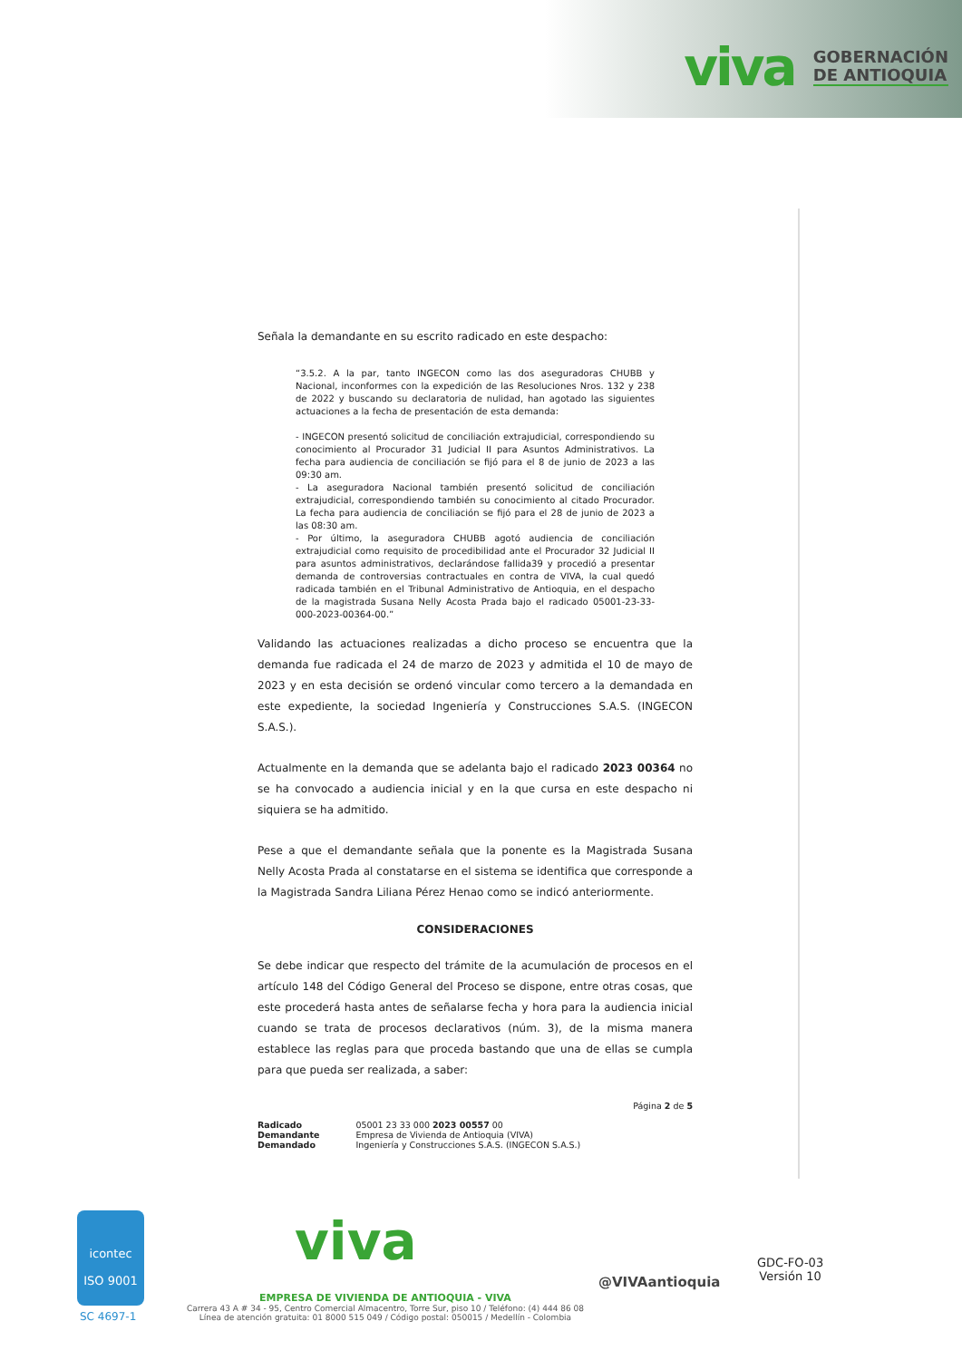viva GOBERNACIÓN
DE ANTIOQUIA
Señala la demandante en su escrito radicado en este despacho:
“3.5.2. A la par, tanto INGECON como las dos aseguradoras CHUBB y Nacional, inconformes con la expedición de las Resoluciones Nros. 132 y 238 de 2022 y buscando su declaratoria de nulidad, han agotado las siguientes actuaciones a la fecha de presentación de esta demanda:
- INGECON presentó solicitud de conciliación extrajudicial, correspondiendo su conocimiento al Procurador 31 Judicial II para Asuntos Administrativos. La fecha para audiencia de conciliación se fijó para el 8 de junio de 2023 a las 09:30 am.
- La aseguradora Nacional también presentó solicitud de conciliación extrajudicial, correspondiendo también su conocimiento al citado Procurador. La fecha para audiencia de conciliación se fijó para el 28 de junio de 2023 a las 08:30 am.
- Por último, la aseguradora CHUBB agotó audiencia de conciliación extrajudicial como requisito de procedibilidad ante el Procurador 32 Judicial II para asuntos administrativos, declarándose fallida39 y procedió a presentar demanda de controversias contractuales en contra de VIVA, la cual quedó radicada también en el Tribunal Administrativo de Antioquia, en el despacho de la magistrada Susana Nelly Acosta Prada bajo el radicado 05001-23-33-000-2023-00364-00.”
Validando las actuaciones realizadas a dicho proceso se encuentra que la demanda fue radicada el 24 de marzo de 2023 y admitida el 10 de mayo de 2023 y en esta decisión se ordenó vincular como tercero a la demandada en este expediente, la sociedad Ingeniería y Construcciones S.A.S. (INGECON S.A.S.).
Actualmente en la demanda que se adelanta bajo el radicado 2023 00364 no se ha convocado a audiencia inicial y en la que cursa en este despacho ni siquiera se ha admitido.
Pese a que el demandante señala que la ponente es la Magistrada Susana Nelly Acosta Prada al constatarse en el sistema se identifica que corresponde a la Magistrada Sandra Liliana Pérez Henao como se indicó anteriormente.
CONSIDERACIONES
Se debe indicar que respecto del trámite de la acumulación de procesos en el artículo 148 del Código General del Proceso se dispone, entre otras cosas, que este procederá hasta antes de señalarse fecha y hora para la audiencia inicial cuando se trata de procesos declarativos (núm. 3), de la misma manera establece las reglas para que proceda bastando que una de ellas se cumpla para que pueda ser realizada, a saber:
Página 2 de 5
| Radicado | 05001 23 33 000 2023 00557 00 |
| Demandante | Empresa de Vivienda de Antioquia (VIVA) |
| Demandado | Ingeniería y Construcciones S.A.S. (INGECON S.A.S.) |
icontec
ISO 9001
SC 4697-1
viva
EMPRESA DE VIVIENDA DE ANTIOQUIA - VIVA
Carrera 43 A # 34 - 95, Centro Comercial Almacentro, Torre Sur, piso 10 / Teléfono: (4) 444 86 08
Línea de atención gratuita: 01 8000 515 049 / Código postal: 050015 / Medellín - Colombia
@VIVAantioquia
GDC-FO-03
Versión 10